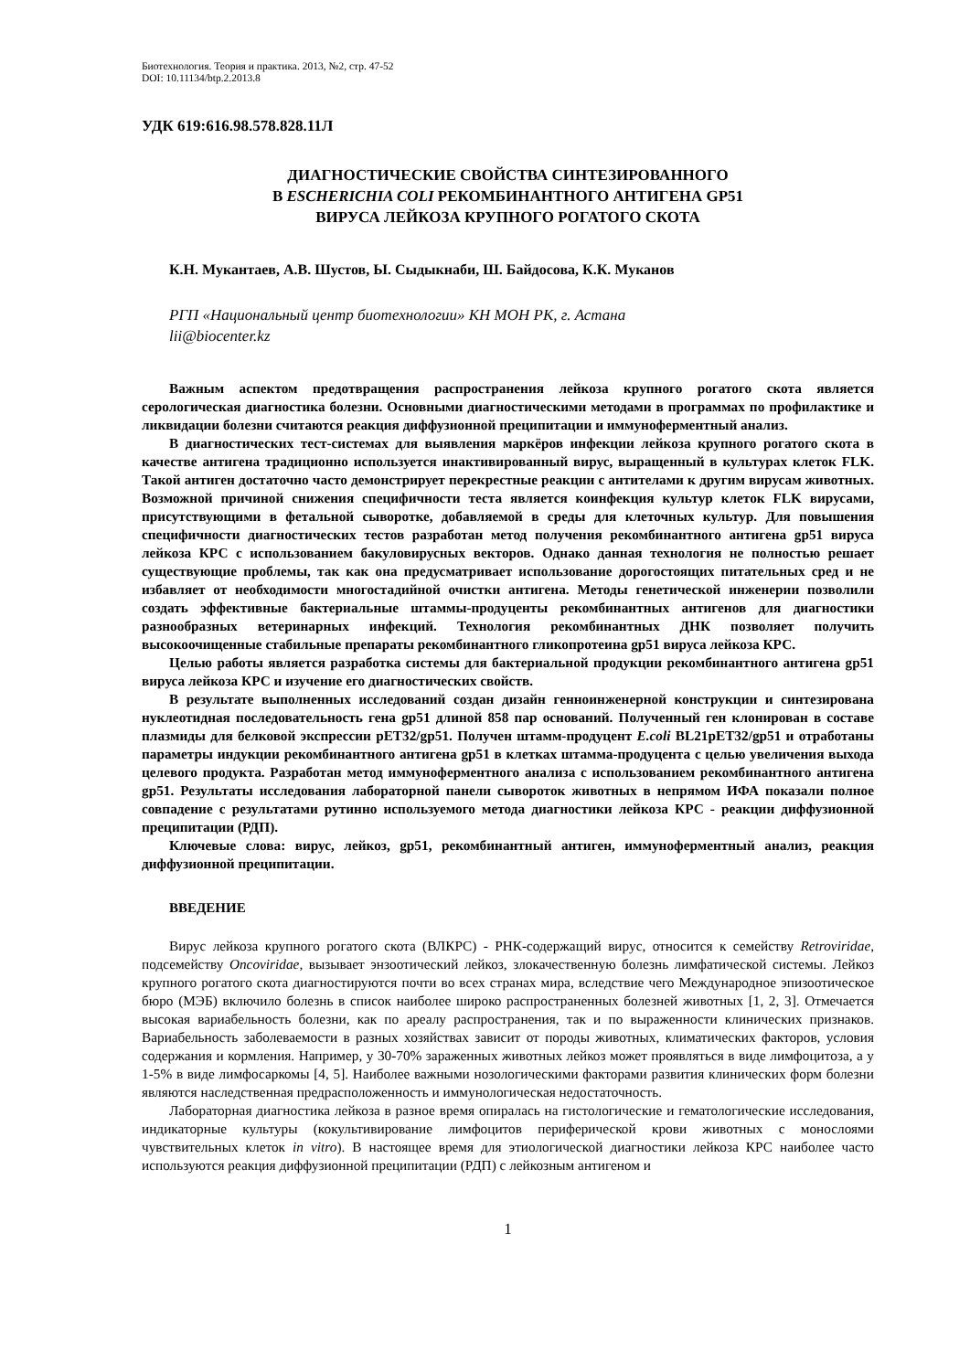Биотехнология. Теория и практика. 2013, №2, стр. 47-52
DOI: 10.11134/btp.2.2013.8
УДК 619:616.98.578.828.11Л
ДИАГНОСТИЧЕСКИЕ СВОЙСТВА СИНТЕЗИРОВАННОГО
В ESCHERICHIA COLI РЕКОМБИНАНТНОГО АНТИГЕНА GP51
ВИРУСА ЛЕЙКОЗА КРУПНОГО РОГАТОГО СКОТА
К.Н. Мукантаев, А.В. Шустов, Ы. Сыдыкнаби, Ш. Байдосова, К.К. Муканов
РГП «Национальный центр биотехнологии» КН МОН РК, г. Астана
lii@biocenter.kz
Важным аспектом предотвращения распространения лейкоза крупного рогатого скота является серологическая диагностика болезни. Основными диагностическими методами в программах по профилактике и ликвидации болезни считаются реакция диффузионной преципитации и иммуноферментный анализ.
В диагностических тест-системах для выявления маркёров инфекции лейкоза крупного рогатого скота в качестве антигена традиционно используется инактивированный вирус, выращенный в культурах клеток FLK. Такой антиген достаточно часто демонстрирует перекрестные реакции с антителами к другим вирусам животных. Возможной причиной снижения специфичности теста является коинфекция культур клеток FLK вирусами, присутствующими в фетальной сыворотке, добавляемой в среды для клеточных культур. Для повышения специфичности диагностических тестов разработан метод получения рекомбинантного антигена gp51 вируса лейкоза КРС с использованием бакуловирусных векторов. Однако данная технология не полностью решает существующие проблемы, так как она предусматривает использование дорогостоящих питательных сред и не избавляет от необходимости многостадийной очистки антигена. Методы генетической инженерии позволили создать эффективные бактериальные штаммы-продуценты рекомбинантных антигенов для диагностики разнообразных ветеринарных инфекций. Технология рекомбинантных ДНК позволяет получить высокоочищенные стабильные препараты рекомбинантного гликопротеина gp51 вируса лейкоза КРС.
Целью работы является разработка системы для бактериальной продукции рекомбинантного антигена gp51 вируса лейкоза КРС и изучение его диагностических свойств.
В результате выполненных исследований создан дизайн генноинженерной конструкции и синтезирована нуклеотидная последовательность гена gp51 длиной 858 пар оснований. Полученный ген клонирован в составе плазмиды для белковой экспрессии pET32/gp51. Получен штамм-продуцент E.coli BL21pET32/gp51 и отработаны параметры индукции рекомбинантного антигена gp51 в клетках штамма-продуцента с целью увеличения выхода целевого продукта. Разработан метод иммуноферментного анализа с использованием рекомбинантного антигена gp51. Результаты исследования лабораторной панели сывороток животных в непрямом ИФА показали полное совпадение с результатами рутинно используемого метода диагностики лейкоза КРС - реакции диффузионной преципитации (РДП).
Ключевые слова: вирус, лейкоз, gp51, рекомбинантный антиген, иммуноферментный анализ, реакция диффузионной преципитации.
ВВЕДЕНИЕ
Вирус лейкоза крупного рогатого скота (ВЛКРС) - РНК-содержащий вирус, относится к семейству Retroviridae, подсемейству Oncoviridae, вызывает энзоотический лейкоз, злокачественную болезнь лимфатической системы. Лейкоз крупного рогатого скота диагностируются почти во всех странах мира, вследствие чего Международное эпизоотическое бюро (МЭБ) включило болезнь в список наиболее широко распространенных болезней животных [1, 2, 3]. Отмечается высокая вариабельность болезни, как по ареалу распространения, так и по выраженности клинических признаков. Вариабельность заболеваемости в разных хозяйствах зависит от породы животных, климатических факторов, условия содержания и кормления. Например, у 30-70% зараженных животных лейкоз может проявляться в виде лимфоцитоза, а у 1-5% в виде лимфосаркомы [4, 5]. Наиболее важными нозологическими факторами развития клинических форм болезни являются наследственная предрасположенность и иммунологическая недостаточность.
Лабораторная диагностика лейкоза в разное время опиралась на гистологические и гематологические исследования, индикаторные культуры (кокультивирование лимфоцитов периферической крови животных с монослоями чувствительных клеток in vitro). В настоящее время для этиологической диагностики лейкоза КРС наиболее часто используются реакция диффузионной преципитации (РДП) с лейкозным антигеном и
1